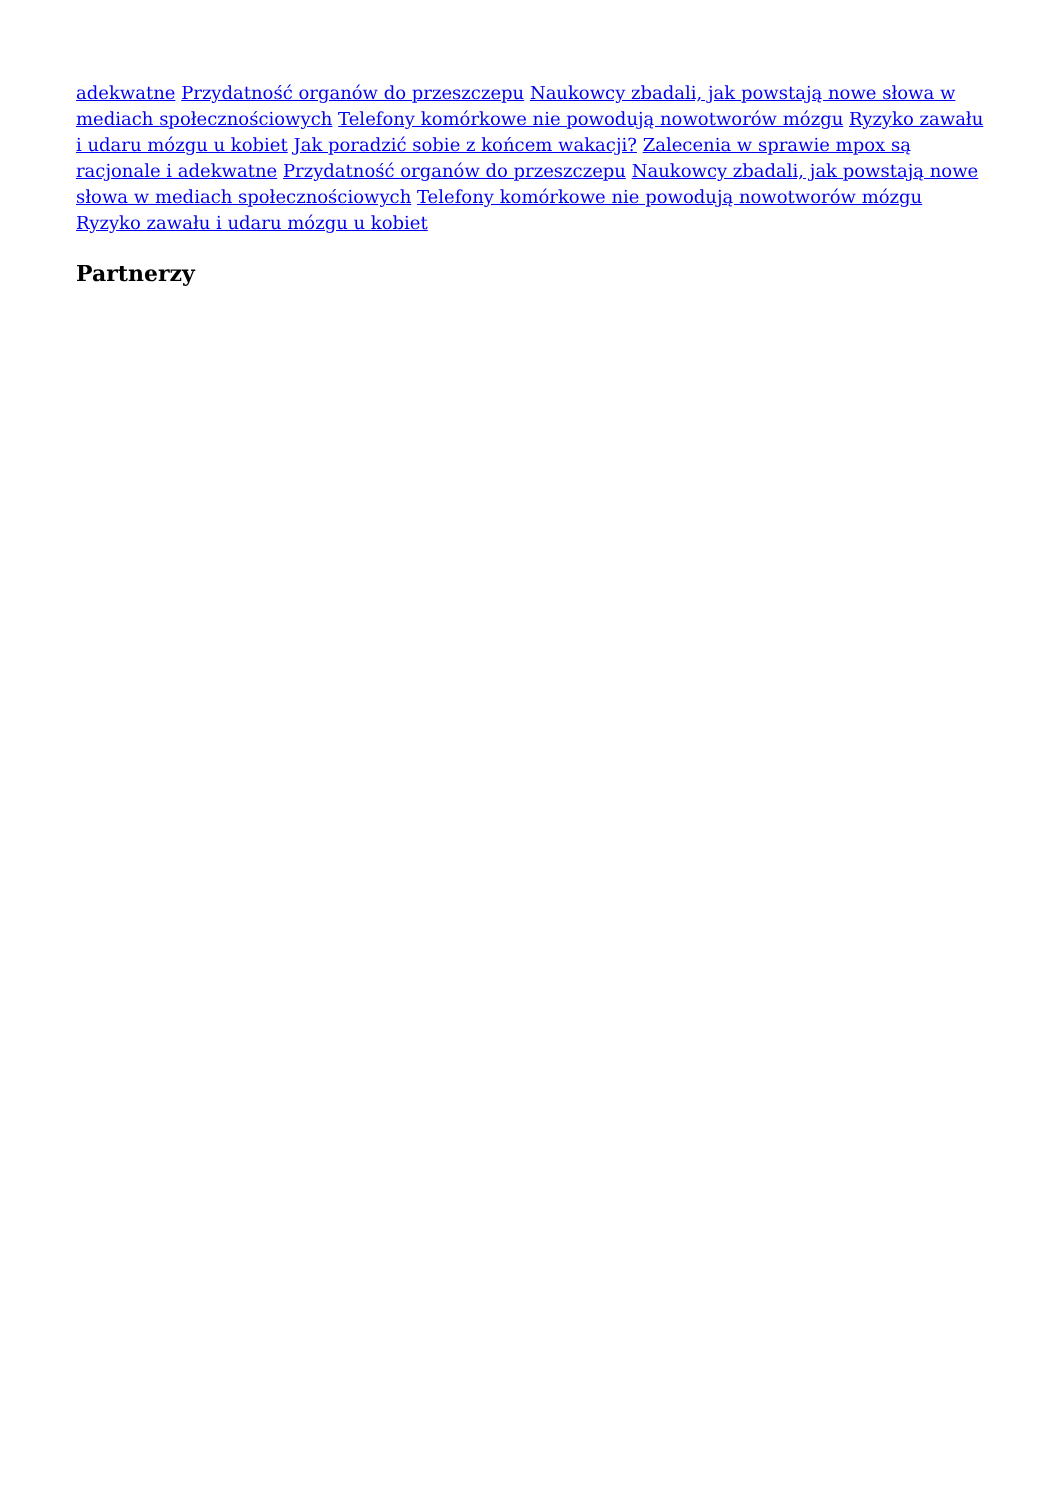adekwatne Przydatność organów do przeszczepu Naukowcy zbadali, jak powstają nowe słowa w mediach społecznościowych Telefony komórkowe nie powodują nowotworów mózgu Ryzyko zawału i udaru mózgu u kobiet Jak poradzić sobie z końcem wakacji? Zalecenia w sprawie mpox są racjonale i adekwatne Przydatność organów do przeszczepu Naukowcy zbadali, jak powstają nowe słowa w mediach społecznościowych Telefony komórkowe nie powodują nowotworów mózgu Ryzyko zawału i udaru mózgu u kobiet
Partnerzy